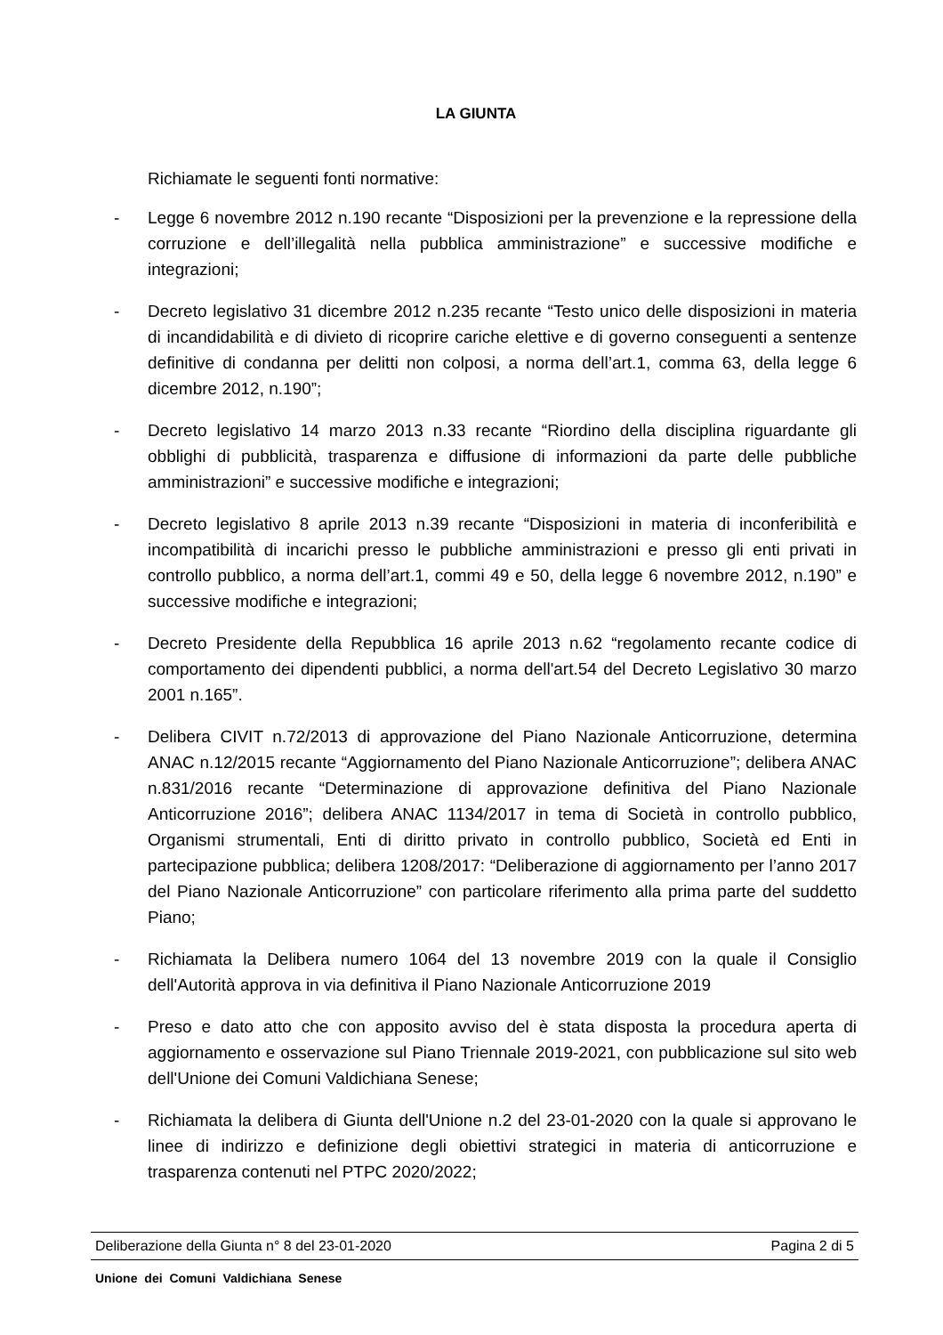LA GIUNTA
Richiamate le seguenti fonti normative:
- Legge 6 novembre 2012 n.190 recante “Disposizioni per la prevenzione e la repressione della corruzione e dell’illegalità nella pubblica amministrazione” e successive modifiche e integrazioni;
- Decreto legislativo 31 dicembre 2012 n.235 recante “Testo unico delle disposizioni in materia di incandidabilità e di divieto di ricoprire cariche elettive e di governo conseguenti a sentenze definitive di condanna per delitti non colposi, a norma dell’art.1, comma 63, della legge 6 dicembre 2012, n.190”;
- Decreto legislativo 14 marzo 2013 n.33 recante “Riordino della disciplina riguardante gli obblighi di pubblicità, trasparenza e diffusione di informazioni da parte delle pubbliche amministrazioni” e successive modifiche e integrazioni;
- Decreto legislativo 8 aprile 2013 n.39 recante “Disposizioni in materia di inconferibilità e incompatibilità di incarichi presso le pubbliche amministrazioni e presso gli enti privati in controllo pubblico, a norma dell’art.1, commi 49 e 50, della legge 6 novembre 2012, n.190” e successive modifiche e integrazioni;
- Decreto Presidente della Repubblica 16 aprile 2013 n.62 “regolamento recante codice di comportamento dei dipendenti pubblici, a norma dell'art.54 del Decreto Legislativo 30 marzo 2001 n.165”.
- Delibera CIVIT n.72/2013 di approvazione del Piano Nazionale Anticorruzione, determina ANAC n.12/2015 recante “Aggiornamento del Piano Nazionale Anticorruzione”; delibera ANAC n.831/2016 recante “Determinazione di approvazione definitiva del Piano Nazionale Anticorruzione 2016”; delibera ANAC 1134/2017 in tema di Società in controllo pubblico, Organismi strumentali, Enti di diritto privato in controllo pubblico, Società ed Enti in partecipazione pubblica; delibera 1208/2017: “Deliberazione di aggiornamento per l’anno 2017 del Piano Nazionale Anticorruzione” con particolare riferimento alla prima parte del suddetto Piano;
- Richiamata la Delibera numero 1064 del 13 novembre 2019 con la quale il Consiglio dell'Autorità approva in via definitiva il Piano Nazionale Anticorruzione 2019
- Preso e dato atto che con apposito avviso del è stata disposta la procedura aperta di aggiornamento e osservazione sul Piano Triennale 2019-2021, con pubblicazione sul sito web dell'Unione dei Comuni Valdichiana Senese;
- Richiamata la delibera di Giunta dell'Unione n.2 del 23-01-2020 con la quale si approvano le linee di indirizzo e definizione degli obiettivi strategici in materia di anticorruzione e trasparenza contenuti nel PTPC 2020/2022;
Deliberazione della Giunta n° 8 del 23-01-2020 Pagina 2 di 5
Unione dei Comuni Valdichiana Senese